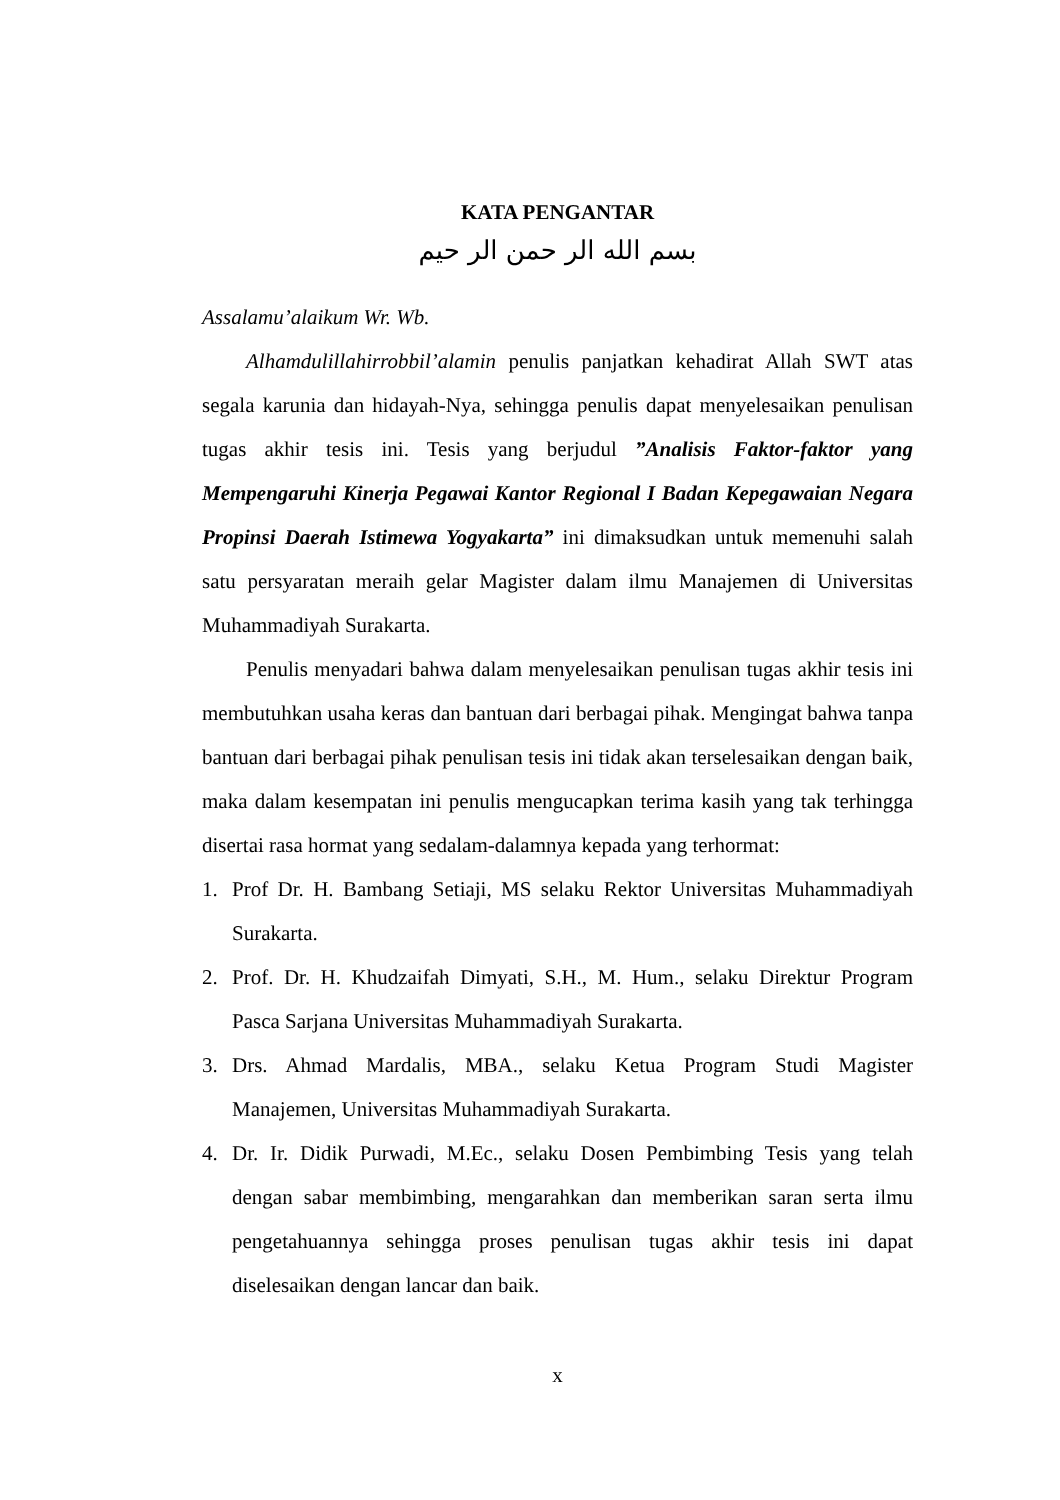KATA PENGANTAR
بسم الله الر حمن الر حيم
Assalamu’alaikum Wr. Wb.
Alhamdulillahirrobbil’alamin penulis panjatkan kehadirat Allah SWT atas segala karunia dan hidayah-Nya, sehingga penulis dapat menyelesaikan penulisan tugas akhir tesis ini. Tesis yang berjudul ”Analisis Faktor-faktor yang Mempengaruhi Kinerja Pegawai Kantor Regional I Badan Kepegawaian Negara Propinsi Daerah Istimewa Yogyakarta” ini dimaksudkan untuk memenuhi salah satu persyaratan meraih gelar Magister dalam ilmu Manajemen di Universitas Muhammadiyah Surakarta.
Penulis menyadari bahwa dalam menyelesaikan penulisan tugas akhir tesis ini membutuhkan usaha keras dan bantuan dari berbagai pihak. Mengingat bahwa tanpa bantuan dari berbagai pihak penulisan tesis ini tidak akan terselesaikan dengan baik, maka dalam kesempatan ini penulis mengucapkan terima kasih yang tak terhingga disertai rasa hormat yang sedalam-dalamnya kepada yang terhormat:
1. Prof Dr. H. Bambang Setiaji, MS selaku Rektor Universitas Muhammadiyah Surakarta.
2. Prof. Dr. H. Khudzaifah Dimyati, S.H., M. Hum., selaku Direktur Program Pasca Sarjana Universitas Muhammadiyah Surakarta.
3. Drs. Ahmad Mardalis, MBA., selaku Ketua Program Studi Magister Manajemen, Universitas Muhammadiyah Surakarta.
4. Dr. Ir. Didik Purwadi, M.Ec., selaku Dosen Pembimbing Tesis yang telah dengan sabar membimbing, mengarahkan dan memberikan saran serta ilmu pengetahuannya sehingga proses penulisan tugas akhir tesis ini dapat diselesaikan dengan lancar dan baik.
x